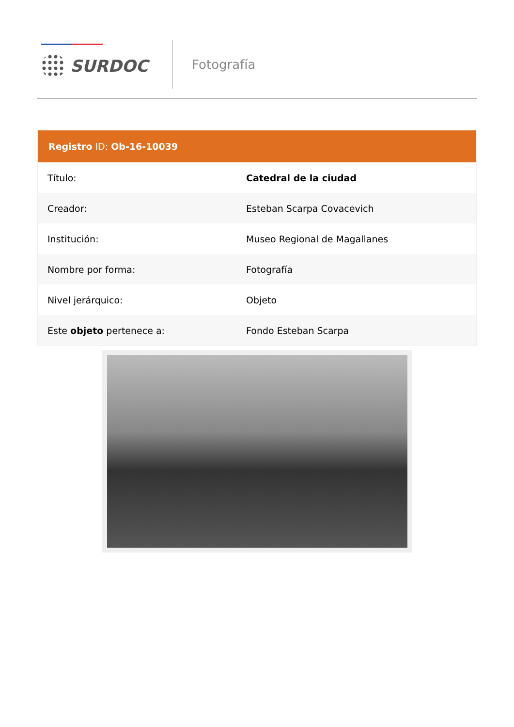SURDOC
Fotografía
| Registro ID: Ob-16-10039 | |
| --- | --- |
| Título: | Catedral de la ciudad |
| Creador: | Esteban Scarpa Covacevich |
| Institución: | Museo Regional de Magallanes |
| Nombre por forma: | Fotografía |
| Nivel jerárquico: | Objeto |
| Este objeto pertenece a: | Fondo Esteban Scarpa |